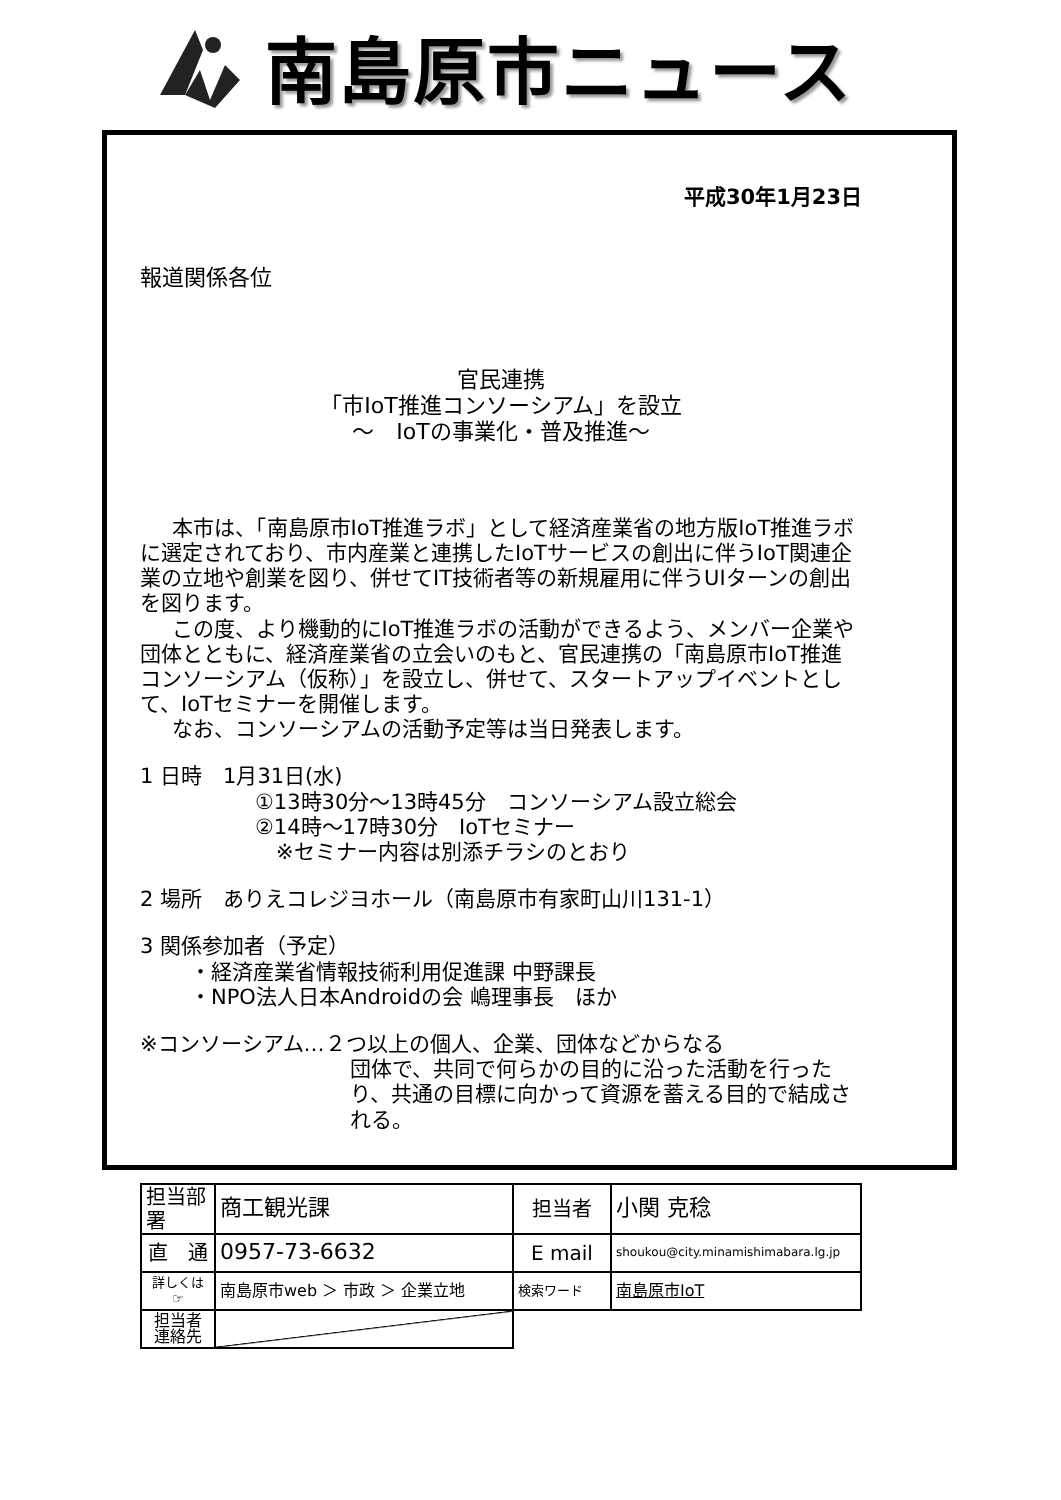南島原市ニュース
平成30年1月23日
報道関係各位
官民連携
「市IoT推進コンソーシアム」を設立
～　IoTの事業化・普及推進～
本市は、「南島原市IoT推進ラボ」として経済産業省の地方版IoT推進ラボに選定されており、市内産業と連携したIoTサービスの創出に伴うIoT関連企業の立地や創業を図り、併せてIT技術者等の新規雇用に伴うUIターンの創出を図ります。
この度、より機動的にIoT推進ラボの活動ができるよう、メンバー企業や団体とともに、経済産業省の立会いのもと、官民連携の「南島原市IoT推進コンソーシアム（仮称）」を設立し、併せて、スタートアップイベントとして、IoTセミナーを開催します。
なお、コンソーシアムの活動予定等は当日発表します。
1 日時　1月31日(水)
①13時30分～13時45分　コンソーシアム設立総会
②14時～17時30分　IoTセミナー
　※セミナー内容は別添チラシのとおり
2 場所　ありえコレジヨホール（南島原市有家町山川131-1）
3 関係参加者（予定）
・経済産業省情報技術利用促進課 中野課長
・NPO法人日本Androidの会 嶋理事長　ほか
※コンソーシアム…２つ以上の個人、企業、団体などからなる
団体で、共同で何らかの目的に沿った活動を行ったり、共通の目標に向かって資源を蓄える目的で結成される。
| 担当部署 | 商工観光課 | 担当者 | 小関 克稔 |
| 直 通 | 0957-73-6632 | E mail | shoukou@city.minamishimabara.lg.jp |
| 詳しくは ☞ | 南島原市web ＞ 市政 ＞ 企業立地 | 検索ワード | 南島原市IoT |
| 担当者 連絡先 | | | |